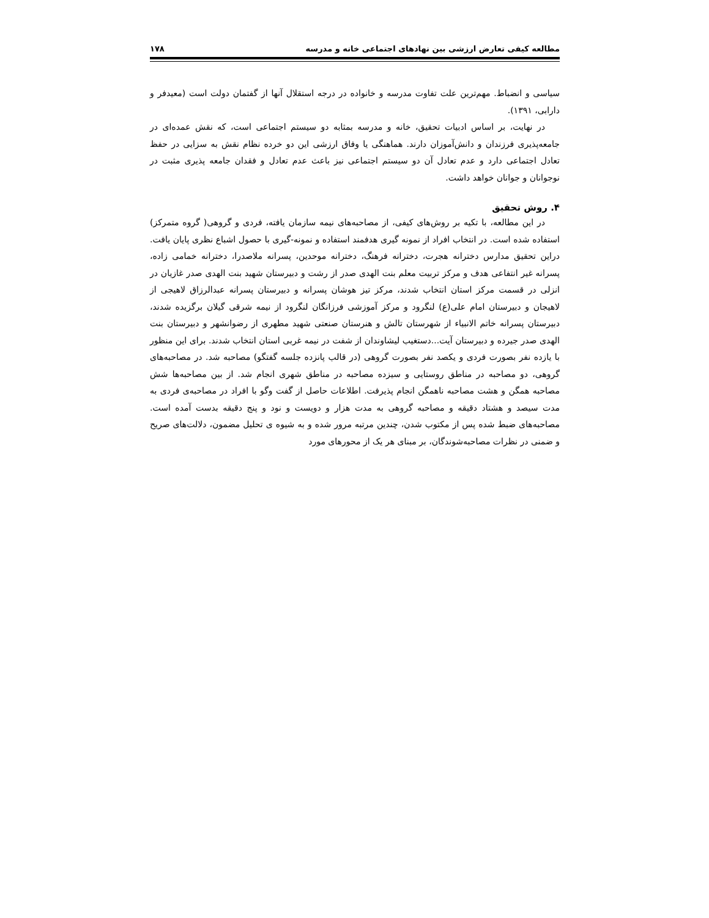مطالعه کیفی تعارض ارزشی بین نهادهای اجتماعی خانه و مدرسه ۱۷۸
سیاسی و انضباط. مهم‌ترین علت تفاوت مدرسه و خانواده در درجه استقلال آنها از گفتمان دولت است (معیدفر و دارابی، ۱۳۹۱).
در نهایت، بر اساس ادبیات تحقیق، خانه و مدرسه بمثابه دو سیستم اجتماعی است، که نقش عمده‌ای در جامعه‌پذیری فرزندان و دانش‌آموزان دارند. هماهنگی یا وفاق ارزشی این دو خرده نظام نقش به سزایی در حفظ تعادل اجتماعی دارد و عدم تعادل آن دو سیستم اجتماعی نیز باعث عدم تعادل و فقدان جامعه پذیری مثبت در نوجوانان و جوانان خواهد داشت.
۴. روش تحقیق
در این مطالعه، با تکیه بر روش‌های کیفی، از مصاحبه‌های نیمه سازمان یافته، فردی و گروهی( گروه متمرکز) استفاده شده است. در انتخاب افراد از نمونه گیری هدفمند استفاده و نمونه-گیری با حصول اشباع نظری پایان یافت. دراین تحقیق مدارس دخترانه هجرت، دخترانه فرهنگ، دخترانه موحدین، پسرانه ملاصدرا، دخترانه خمامی زاده، پسرانه غیر انتفاعی هدف و مرکز تربیت معلم بنت الهدی صدر از رشت و دبیرستان شهید بنت الهدی صدر غازیان در انزلی در قسمت مرکز استان انتخاب شدند، مرکز تیز هوشان پسرانه و دبیرستان پسرانه عبدالرزاق لاهیجی از لاهیجان و دبیرستان امام علی(ع) لنگرود و مرکز آموزشی فرزانگان لنگرود از نیمه شرقی گیلان برگزیده شدند، دبیرستان پسرانه خاتم الانبیاء از شهرستان تالش و هنرستان صنعتی شهید مطهری از رضوانشهر و دبیرستان بنت الهدی صدر جیرده و دبیرستان آیت...دستغیب لیشاوندان از شفت در نیمه غربی استان انتخاب شدند. برای این منظور با یازده نفر بصورت فردی و یکصد نفر بصورت گروهی (در قالب پانزده جلسه گفتگو) مصاحبه شد. در مصاحبه‌های گروهی، دو مصاحبه در مناطق روستایی و سیزده مصاحبه در مناطق شهری انجام شد. از بین مصاحبه‌ها شش مصاحبه همگن و هشت مصاحبه ناهمگن انجام پذیرفت. اطلاعات حاصل از گفت وگو با افراد در مصاحبه‌ی فردی به مدت سیصد و هشتاد دقیقه و مصاحبه گروهی به مدت هزار و دویست و نود و پنج دقیقه بدست آمده است. مصاحبه‌های ضبط شده پس از مکتوب شدن، چندین مرتبه مرور شده و به شیوه ی تحلیل مضمون، دلالت‌های صریح و ضمنی در نظرات مصاحبه‌شوندگان، بر مبنای هر یک از محورهای مورد